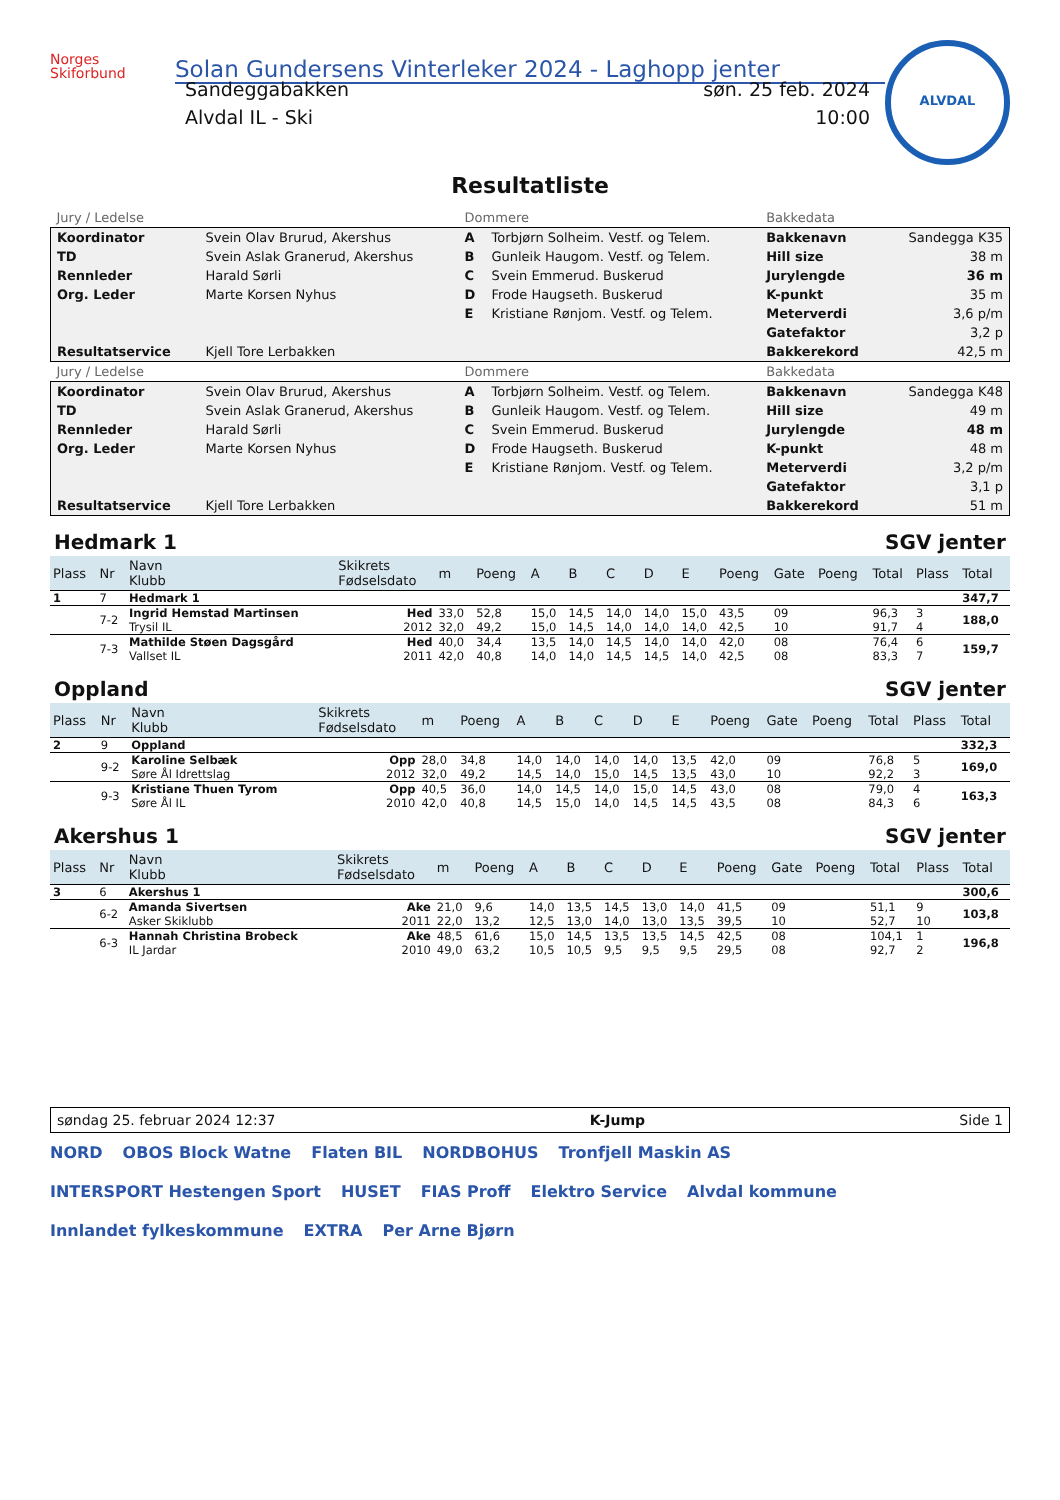Norges
Skiforbund
Solan Gundersens Vinterleker 2024 - Laghopp jenter
ALVDAL
Sandeggabakken
Alvdal IL - Ski
søn. 25 feb. 2024
10:00
Resultatliste
| Jury / Ledelse | | Dommere | | Bakkedata | |
| Koordinator TD Rennleder Org. Leder Resultatservice | Svein Olav Brurud, Akershus Svein Aslak Granerud, Akershus Harald Sørli Marte Korsen Nyhus Kjell Tore Lerbakken | A B C D E | Torbjørn Solheim. Vestf. og Telem. Gunleik Haugom. Vestf. og Telem. Svein Emmerud. Buskerud Frode Haugseth. Buskerud Kristiane Rønjom. Vestf. og Telem. | Bakkenavn Hill size Jurylengde K-punkt Meterverdi Gatefaktor Bakkerekord | Sandegga K35 38 m 36 m 35 m 3,6 p/m 3,2 p 42,5 m |
| Jury / Ledelse | | Dommere | | Bakkedata | |
| Koordinator TD Rennleder Org. Leder Resultatservice | Svein Olav Brurud, Akershus Svein Aslak Granerud, Akershus Harald Sørli Marte Korsen Nyhus Kjell Tore Lerbakken | A B C D E | Torbjørn Solheim. Vestf. og Telem. Gunleik Haugom. Vestf. og Telem. Svein Emmerud. Buskerud Frode Haugseth. Buskerud Kristiane Rønjom. Vestf. og Telem. | Bakkenavn Hill size Jurylengde K-punkt Meterverdi Gatefaktor Bakkerekord | Sandegga K48 49 m 48 m 48 m 3,2 p/m 3,1 p 51 m |
Hedmark 1 SGV jenter
| Plass | Nr | Navn Klubb | Skikrets Fødselsdato | m | Poeng | A | B | C | D | E | Poeng | Gate | Poeng | Total | Plass | Total |
| --- | --- | --- | --- | --- | --- | --- | --- | --- | --- | --- | --- | --- | --- | --- | --- | --- |
| 1 | 7 | Hedmark 1 | | | | | | | | | | | | | | 347,7 |
| | 7-2 | Ingrid Hemstad Martinsen Trysil IL | Hed 2012 | 33,0 32,0 | 52,8 49,2 | 15,0 15,0 | 14,5 14,5 | 14,0 14,0 | 14,0 14,0 | 15,0 14,0 | 43,5 42,5 | 09 10 | | 96,3 91,7 | 3 4 | 188,0 |
| | 7-3 | Mathilde Støen Dagsgård Vallset IL | Hed 2011 | 40,0 42,0 | 34,4 40,8 | 13,5 14,0 | 14,0 14,0 | 14,5 14,5 | 14,0 14,5 | 14,0 14,0 | 42,0 42,5 | 08 08 | | 76,4 83,3 | 6 7 | 159,7 |
Oppland SGV jenter
| Plass | Nr | Navn Klubb | Skikrets Fødselsdato | m | Poeng | A | B | C | D | E | Poeng | Gate | Poeng | Total | Plass | Total |
| --- | --- | --- | --- | --- | --- | --- | --- | --- | --- | --- | --- | --- | --- | --- | --- | --- |
| 2 | 9 | Oppland | | | | | | | | | | | | | | 332,3 |
| | 9-2 | Karoline Selbæk Søre Ål Idrettslag | Opp 2012 | 28,0 32,0 | 34,8 49,2 | 14,0 14,5 | 14,0 14,0 | 14,0 15,0 | 14,0 14,5 | 13,5 13,5 | 42,0 43,0 | 09 10 | | 76,8 92,2 | 5 3 | 169,0 |
| | 9-3 | Kristiane Thuen Tyrom Søre Ål IL | Opp 2010 | 40,5 42,0 | 36,0 40,8 | 14,0 14,5 | 14,5 15,0 | 14,0 14,0 | 15,0 14,5 | 14,5 14,5 | 43,0 43,5 | 08 08 | | 79,0 84,3 | 4 6 | 163,3 |
Akershus 1 SGV jenter
| Plass | Nr | Navn Klubb | Skikrets Fødselsdato | m | Poeng | A | B | C | D | E | Poeng | Gate | Poeng | Total | Plass | Total |
| --- | --- | --- | --- | --- | --- | --- | --- | --- | --- | --- | --- | --- | --- | --- | --- | --- |
| 3 | 6 | Akershus 1 | | | | | | | | | | | | | | 300,6 |
| | 6-2 | Amanda Sivertsen Asker Skiklubb | Ake 2011 | 21,0 22,0 | 9,6 13,2 | 14,0 12,5 | 13,5 13,0 | 14,5 14,0 | 13,0 13,0 | 14,0 13,5 | 41,5 39,5 | 09 10 | | 51,1 52,7 | 9 10 | 103,8 |
| | 6-3 | Hannah Christina Brobeck IL Jardar | Ake 2010 | 48,5 49,0 | 61,6 63,2 | 15,0 10,5 | 14,5 10,5 | 13,5 9,5 | 13,5 9,5 | 14,5 9,5 | 42,5 29,5 | 08 08 | | 104,1 92,7 | 1 2 | 196,8 |
søndag 25. februar 2024 12:37 K-Jump Side 1
NORD OBOS Block Watne Flaten BIL NORDBOHUS Tronfjell Maskin AS INTERSPORT Hestengen Sport HUSET FIAS Proff Elektro Service Alvdal kommune Innlandet fylkeskommune EXTRA Per Arne Bjørn